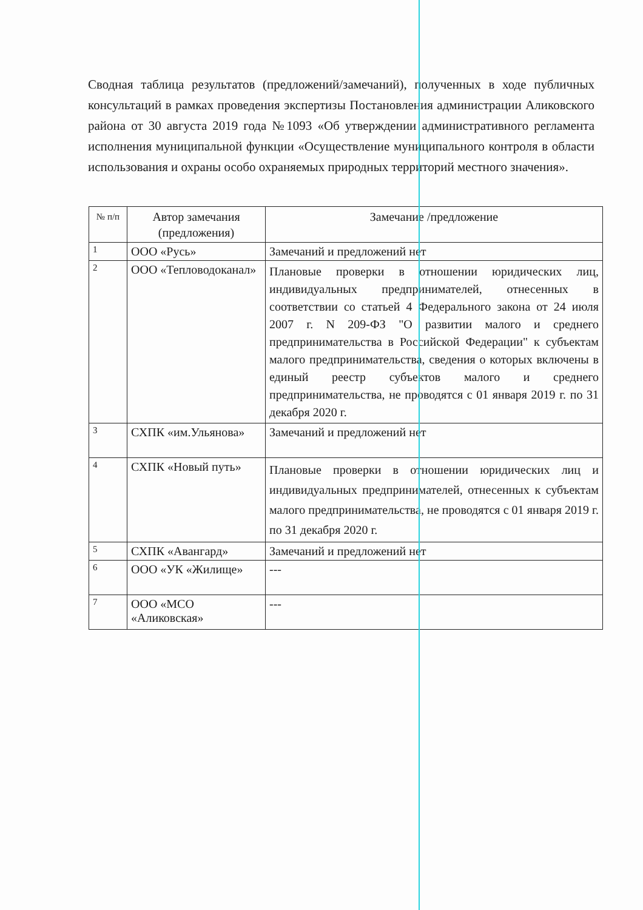Сводная таблица результатов (предложений/замечаний), полученных в ходе публичных консультаций в рамках проведения экспертизы Постановления администрации Аликовского района от 30 августа 2019 года №1093 «Об утверждении административного регламента исполнения муниципальной функции «Осуществление муниципального контроля в области использования и охраны особо охраняемых природных территорий местного значения».
| № п/п | Автор замечания (предложения) | Замечание /предложение |
| --- | --- | --- |
| 1 | ООО «Русь» | Замечаний и предложений нет |
| 2 | ООО «Тепловодоканал» | Плановые проверки в отношении юридических лиц, индивидуальных предпринимателей, отнесенных в соответствии со статьей 4 Федерального закона от 24 июля 2007 г. N 209-ФЗ "О развитии малого и среднего предпринимательства в Российской Федерации" к субъектам малого предпринимательства, сведения о которых включены в единый реестр субъектов малого и среднего предпринимательства, не проводятся с 01 января 2019 г. по 31 декабря 2020 г. |
| 3 | СХПК «им.Ульянова» | Замечаний и предложений нет |
| 4 | СХПК «Новый путь» | Плановые проверки в отношении юридических лиц и индивидуальных предпринимателей, отнесенных к субъектам малого предпринимательства, не проводятся с 01 января 2019 г. по 31 декабря 2020 г. |
| 5 | СХПК «Авангард» | Замечаний и предложений нет |
| 6 | ООО «УК «Жилище» | --- |
| 7 | ООО «МСО «Аликовская» | --- |